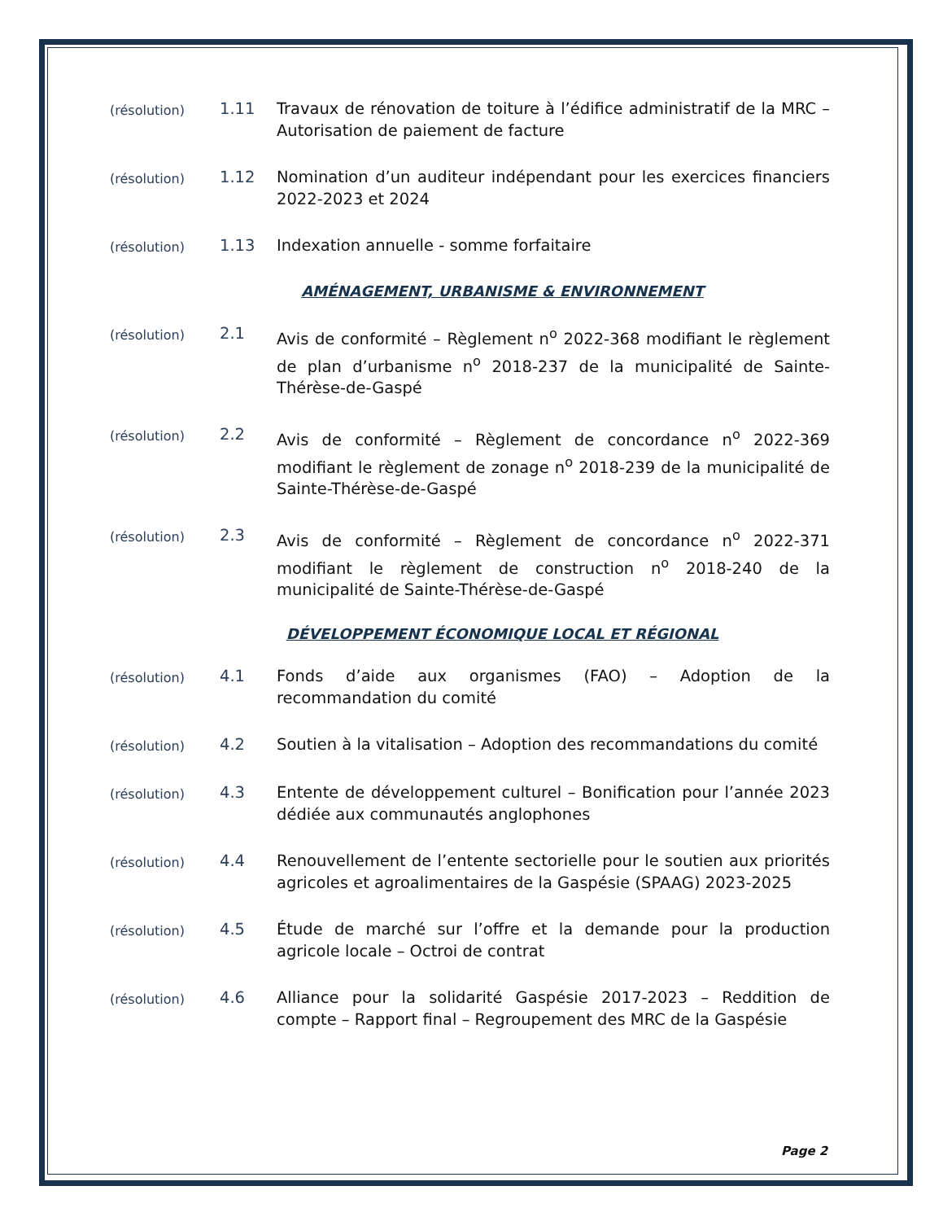(résolution)
1.11 Travaux de rénovation de toiture à l’édifice administratif de la MRC – Autorisation de paiement de facture
(résolution)
1.12 Nomination d’un auditeur indépendant pour les exercices financiers 2022-2023 et 2024
(résolution)
1.13 Indexation annuelle - somme forfaitaire
AMÉNAGEMENT, URBANISME & ENVIRONNEMENT
(résolution)
2.1 Avis de conformité – Règlement n<sup>o</sup> 2022-368 modifiant le règlement de plan d’urbanisme n<sup>o</sup> 2018-237 de la municipalité de Sainte-Thérèse-de-Gaspé
(résolution)
2.2 Avis de conformité – Règlement de concordance n<sup>o</sup> 2022-369 modifiant le règlement de zonage n<sup>o</sup> 2018-239 de la municipalité de Sainte-Thérèse-de-Gaspé
(résolution)
2.3 Avis de conformité – Règlement de concordance n<sup>o</sup> 2022-371 modifiant le règlement de construction n<sup>o</sup> 2018-240 de la municipalité de Sainte-Thérèse-de-Gaspé
DÉVELOPPEMENT ÉCONOMIQUE LOCAL ET RÉGIONAL
(résolution)
4.1 Fonds d’aide aux organismes (FAO) – Adoption de la recommandation du comité
(résolution)
4.2 Soutien à la vitalisation – Adoption des recommandations du comité
(résolution)
4.3 Entente de développement culturel – Bonification pour l’année 2023 dédiée aux communautés anglophones
(résolution)
4.4 Renouvellement de l’entente sectorielle pour le soutien aux priorités agricoles et agroalimentaires de la Gaspésie (SPAAG) 2023-2025
(résolution)
4.5 Étude de marché sur l’offre et la demande pour la production agricole locale – Octroi de contrat
(résolution)
4.6 Alliance pour la solidarité Gaspésie 2017-2023 – Reddition de compte – Rapport final – Regroupement des MRC de la Gaspésie
Page 2